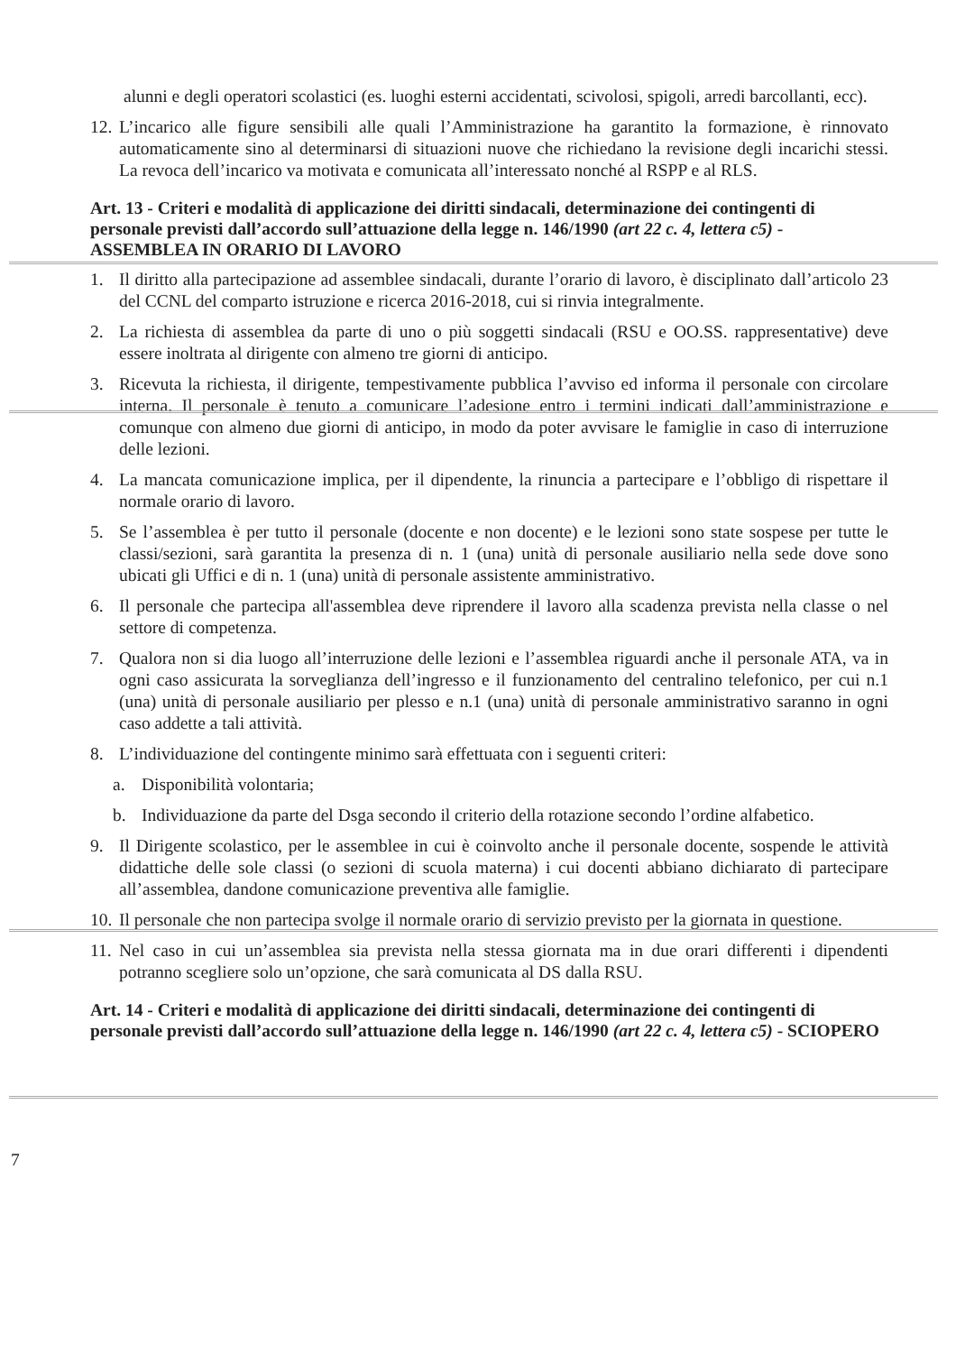alunni e degli operatori scolastici (es. luoghi esterni accidentati, scivolosi, spigoli, arredi barcollanti, ecc).
12.
L’incarico alle figure sensibili alle quali l’Amministrazione ha garantito la formazione, è rinnovato automaticamente sino al determinarsi di situazioni nuove che richiedano la revisione degli incarichi stessi. La revoca dell’incarico va motivata e comunicata all’interessato nonché al RSPP e al RLS.
Art. 13 - Criteri e modalità di applicazione dei diritti sindacali, determinazione dei contingenti di personale previsti dall’accordo sull’attuazione della legge n. 146/1990 (art 22 c. 4, lettera c5) - ASSEMBLEA IN ORARIO DI LAVORO
1. Il diritto alla partecipazione ad assemblee sindacali, durante l’orario di lavoro, è disciplinato dall’articolo 23 del CCNL del comparto istruzione e ricerca 2016-2018, cui si rinvia integralmente.
2. La richiesta di assemblea da parte di uno o più soggetti sindacali (RSU e OO.SS. rappresentative) deve essere inoltrata al dirigente con almeno tre giorni di anticipo.
3. Ricevuta la richiesta, il dirigente, tempestivamente pubblica l’avviso ed informa il personale con circolare interna. Il personale è tenuto a comunicare l’adesione entro i termini indicati dall’amministrazione e comunque con almeno due giorni di anticipo, in modo da poter avvisare le famiglie in caso di interruzione delle lezioni.
4. La mancata comunicazione implica, per il dipendente, la rinuncia a partecipare e l’obbligo di rispettare il normale orario di lavoro.
5. Se l’assemblea è per tutto il personale (docente e non docente) e le lezioni sono state sospese per tutte le classi/sezioni, sarà garantita la presenza di n. 1 (una) unità di personale ausiliario nella sede dove sono ubicati gli Uffici e di n. 1 (una) unità di personale assistente amministrativo.
6. Il personale che partecipa all'assemblea deve riprendere il lavoro alla scadenza prevista nella classe o nel settore di competenza.
7. Qualora non si dia luogo all’interruzione delle lezioni e l’assemblea riguardi anche il personale ATA, va in ogni caso assicurata la sorveglianza dell’ingresso e il funzionamento del centralino telefonico, per cui n.1 (una) unità di personale ausiliario per plesso e n.1 (una) unità di personale amministrativo saranno in ogni caso addette a tali attività.
8. L’individuazione del contingente minimo sarà effettuata con i seguenti criteri:
a. Disponibilità volontaria;
b. Individuazione da parte del Dsga secondo il criterio della rotazione secondo l’ordine alfabetico.
9. Il Dirigente scolastico, per le assemblee in cui è coinvolto anche il personale docente, sospende le attività didattiche delle sole classi (o sezioni di scuola materna) i cui docenti abbiano dichiarato di partecipare all’assemblea, dandone comunicazione preventiva alle famiglie.
10.
Il personale che non partecipa svolge il normale orario di servizio previsto per la giornata in questione.
11.
Nel caso in cui un’assemblea sia prevista nella stessa giornata ma in due orari differenti i dipendenti potranno scegliere solo un’opzione, che sarà comunicata al DS dalla RSU.
Art. 14 - Criteri e modalità di applicazione dei diritti sindacali, determinazione dei contingenti di personale previsti dall’accordo sull’attuazione della legge n. 146/1990 (art 22 c. 4, lettera c5) - SCIOPERO
7